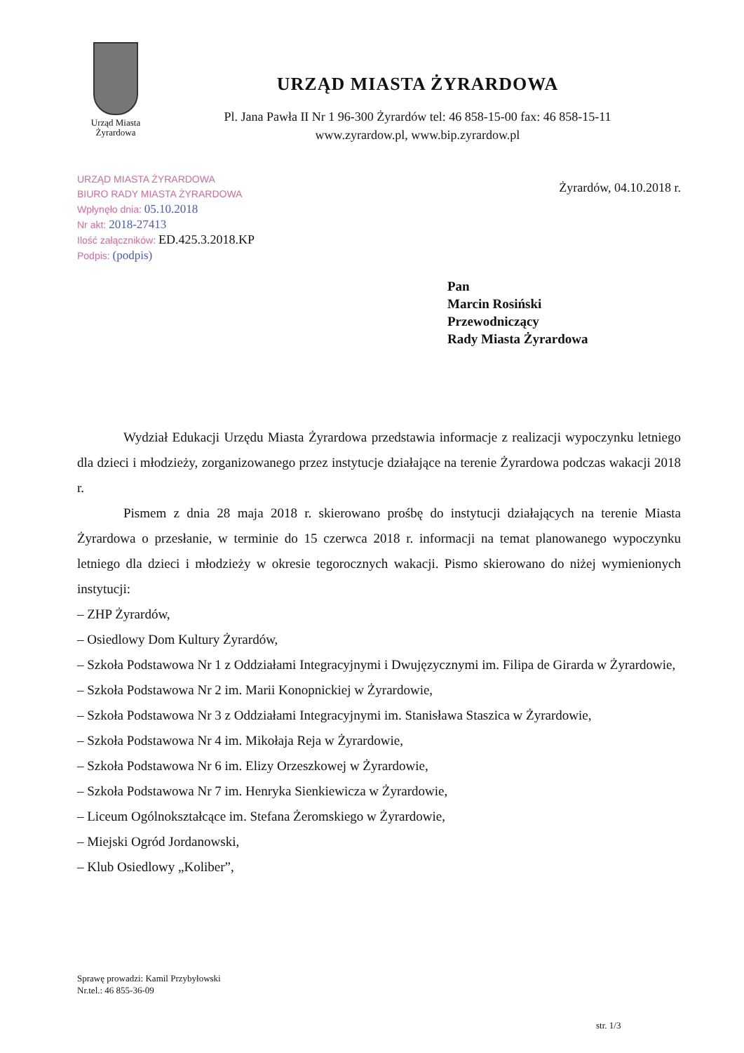Urząd Miasta
Żyrardowa
URZĄD MIASTA ŻYRARDOWA
Pl. Jana Pawła II Nr 1 96-300 Żyrardów tel: 46 858-15-00 fax: 46 858-15-11
www.zyrardow.pl, www.bip.zyrardow.pl
URZĄD MIASTA ŻYRARDOWA
BIURO RADY MIASTA ŻYRARDOWA
Wpłynęło dnia: 05.10.2018
Nr akt: 2018-27413
Ilość załączników: ED.425.3.2018.KP
Podpis: (podpis)
Żyrardów, 04.10.2018 r.
Pan
Marcin Rosiński
Przewodniczący
Rady Miasta Żyrardowa
Wydział Edukacji Urzędu Miasta Żyrardowa przedstawia informacje z realizacji wypoczynku letniego dla dzieci i młodzieży, zorganizowanego przez instytucje działające na terenie Żyrardowa podczas wakacji 2018 r.
Pismem z dnia 28 maja 2018 r. skierowano prośbę do instytucji działających na terenie Miasta Żyrardowa o przesłanie, w terminie do 15 czerwca 2018 r. informacji na temat planowanego wypoczynku letniego dla dzieci i młodzieży w okresie tegorocznych wakacji. Pismo skierowano do niżej wymienionych instytucji:
– ZHP Żyrardów,
– Osiedlowy Dom Kultury Żyrardów,
– Szkoła Podstawowa Nr 1 z Oddziałami Integracyjnymi i Dwujęzycznymi im. Filipa de Girarda w Żyrardowie,
– Szkoła Podstawowa Nr 2 im. Marii Konopnickiej w Żyrardowie,
– Szkoła Podstawowa Nr 3 z Oddziałami Integracyjnymi im. Stanisława Staszica w Żyrardowie,
– Szkoła Podstawowa Nr 4 im. Mikołaja Reja w Żyrardowie,
– Szkoła Podstawowa Nr 6 im. Elizy Orzeszkowej w Żyrardowie,
– Szkoła Podstawowa Nr 7 im. Henryka Sienkiewicza w Żyrardowie,
– Liceum Ogólnokształcące im. Stefana Żeromskiego w Żyrardowie,
– Miejski Ogród Jordanowski,
– Klub Osiedlowy „Koliber”,
Sprawę prowadzi: Kamil Przybyłowski
Nr.tel.: 46 855-36-09
str. 1/3